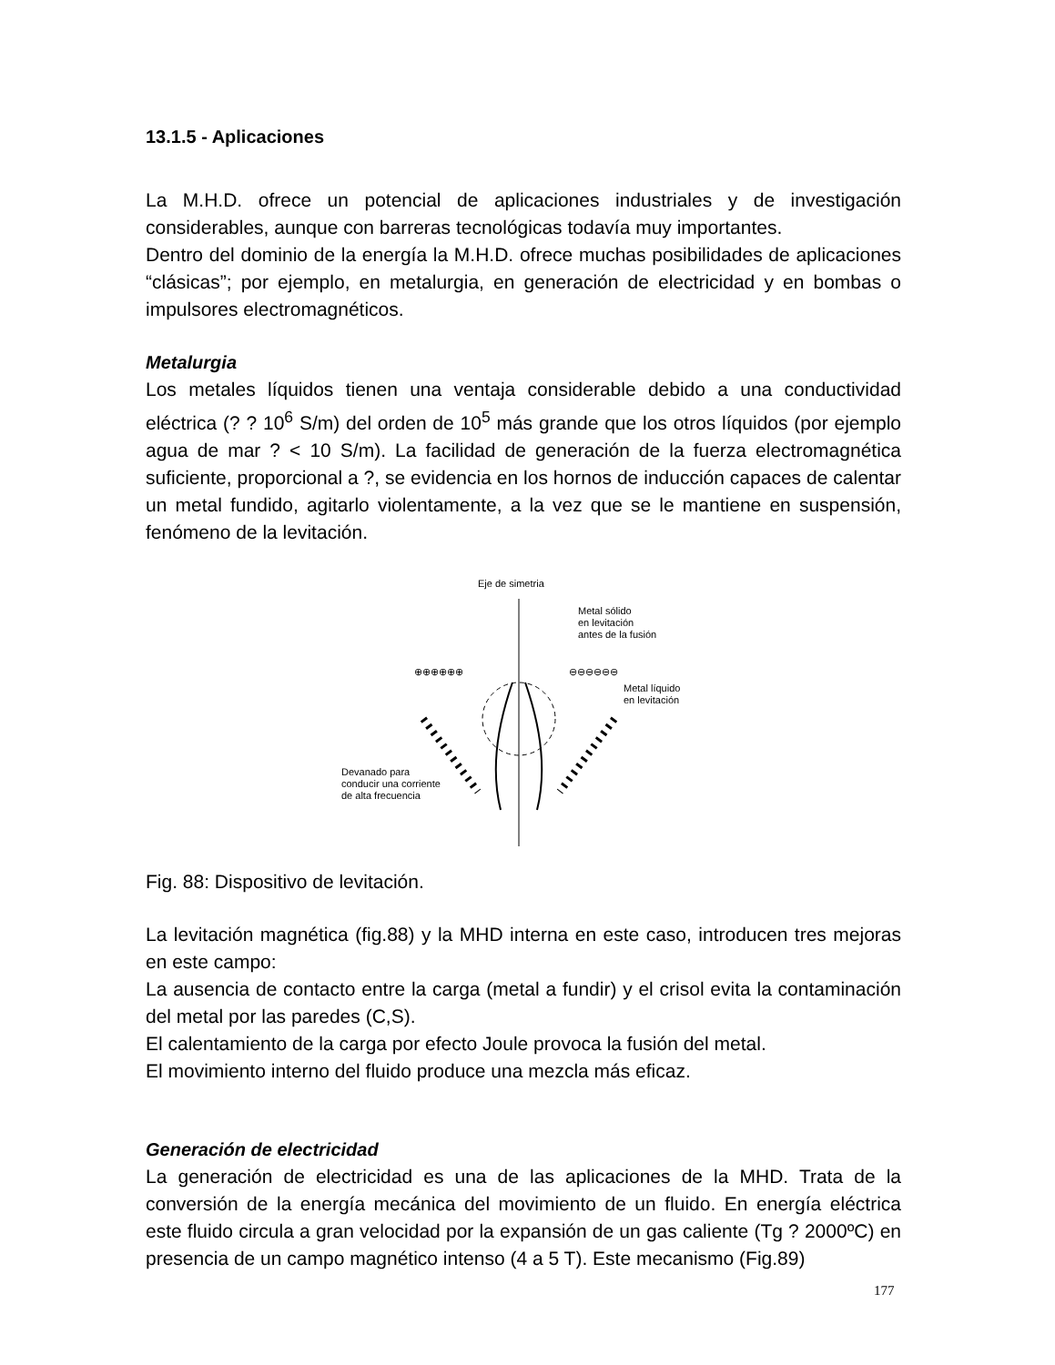13.1.5 - Aplicaciones
La M.H.D. ofrece un potencial de aplicaciones industriales y de investigación considerables, aunque con barreras tecnológicas todavía muy importantes.
Dentro del dominio de la energía la M.H.D. ofrece muchas posibilidades de aplicaciones “clásicas”; por ejemplo, en metalurgia, en generación de electricidad y en bombas o impulsores electromagnéticos.
Metalurgia
Los metales líquidos tienen una ventaja considerable debido a una conductividad eléctrica (? ? 10<sup>6</sup> S/m) del orden de 10<sup>5</sup> más grande que los otros líquidos (por ejemplo agua de mar ? < 10 S/m). La facilidad de generación de la fuerza electromagnética suficiente, proporcional a ?, se evidencia en los hornos de inducción capaces de calentar un metal fundido, agitarlo violentamente, a la vez que se le mantiene en suspensión, fenómeno de la levitación.
Eje de simetria
Metal sólido
en levitación
antes de la fusión
Metal líquido
en levitación
Devanado para
conducir una corriente
de alta frecuencia
⊕⊕⊕⊕⊕⊕
⊖⊖⊖⊖⊖⊖
Fig. 88: Dispositivo de levitación.
La levitación magnética (fig.88) y la MHD interna en este caso, introducen tres mejoras en este campo:
La ausencia de contacto entre la carga (metal a fundir) y el crisol evita la contaminación del metal por las paredes (C,S).
El calentamiento de la carga por efecto Joule provoca la fusión del metal.
El movimiento interno del fluido produce una mezcla más eficaz.
Generación de electricidad
La generación de electricidad es una de las aplicaciones de la MHD. Trata de la conversión de la energía mecánica del movimiento de un fluido. En energía eléctrica este fluido circula a gran velocidad por la expansión de un gas caliente (Tg ? 2000ºC) en presencia de un campo magnético intenso (4 a 5 T). Este mecanismo (Fig.89)
177